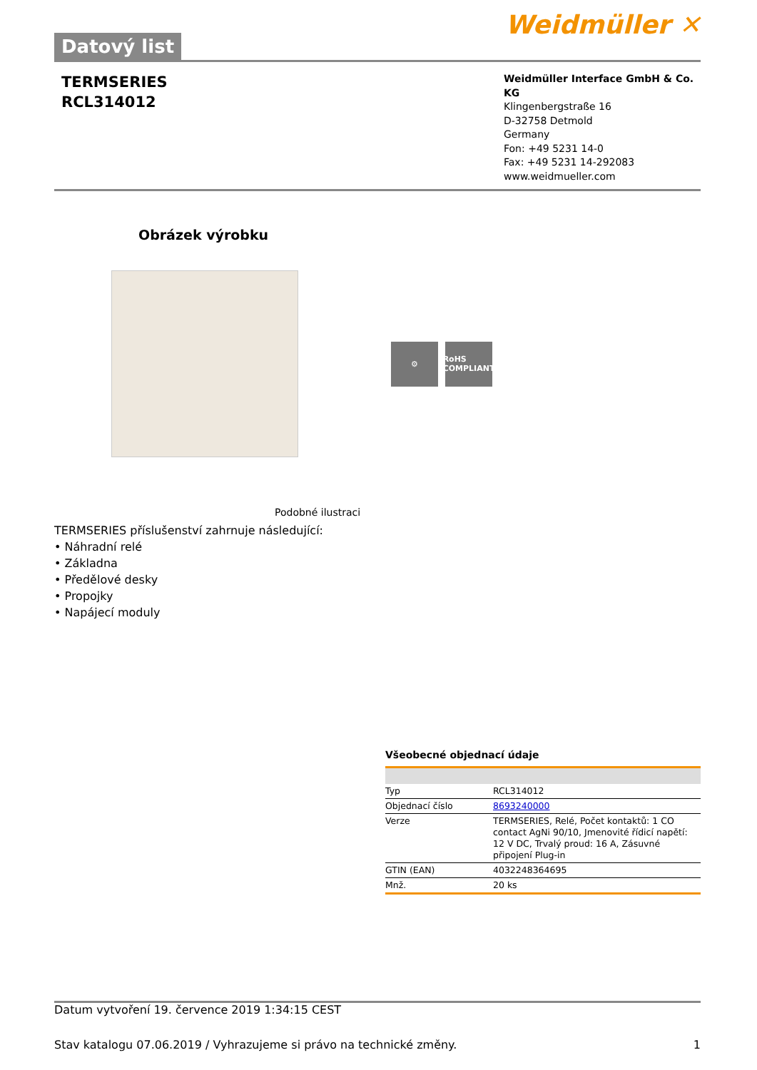Datový list
Weidmüller ✕
TERMSERIES
RCL314012
Weidmüller Interface GmbH & Co. KG
Klingenbergstraße 16
D-32758 Detmold
Germany
Fon: +49 5231 14-0
Fax: +49 5231 14-292083
www.weidmueller.com
Obrázek výrobku
⚙ RoHS COMPLIANT
Podobné ilustraci
TERMSERIES příslušenství zahrnuje následující:
• Náhradní relé
• Základna
• Předělové desky
• Propojky
• Napájecí moduly
Všeobecné objednací údaje
| Typ | RCL314012 |
| Objednací číslo | 8693240000 |
| Verze | TERMSERIES, Relé, Počet kontaktů: 1 CO contact AgNi 90/10, Jmenovité řídicí napětí: 12 V DC, Trvalý proud: 16 A, Zásuvné připojení Plug-in |
| GTIN (EAN) | 4032248364695 |
| Mnž. | 20 ks |
Datum vytvoření 19. července 2019 1:34:15 CEST
Stav katalogu 07.06.2019 / Vyhrazujeme si právo na technické změny. 1